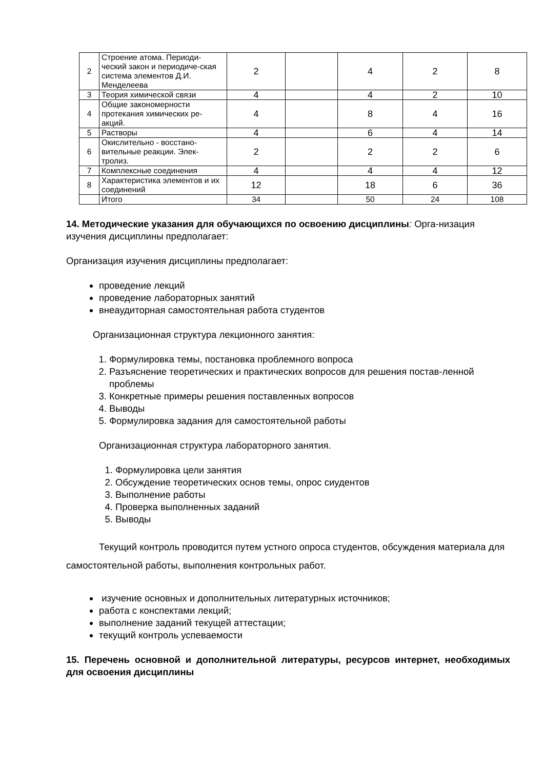| 2 | Строение атома. Периоди-ческий закон и периодиче-ская система элементов Д.И. Менделеева | 2 | | 4 | 2 | 8 |
| 3 | Теория химической связи | 4 | | 4 | 2 | 10 |
| 4 | Общие закономерности протекания химических ре-акций. | 4 | | 8 | 4 | 16 |
| 5 | Растворы | 4 | | 6 | 4 | 14 |
| 6 | Окислительно - восстано-вительные реакции. Элек-тролиз. | 2 | | 2 | 2 | 6 |
| 7 | Комплексные соединения | 4 | | 4 | 4 | 12 |
| 8 | Характеристика элементов и их соединений | 12 | | 18 | 6 | 36 |
| | Итого | 34 | | 50 | 24 | 108 |
14. Методические указания для обучающихся по освоению дисциплины: Орга-низация изучения дисциплины предполагает:
Организация изучения дисциплины предполагает:
проведение лекций
проведение лабораторных занятий
внеаудиторная самостоятельная работа студентов
Организационная структура лекционного занятия:
1. Формулировка темы, постановка проблемного вопроса
2. Разъяснение теоретических и практических вопросов для решения постав-ленной проблемы
3. Конкретные примеры решения поставленных вопросов
4. Выводы
5. Формулировка задания для самостоятельной работы
Организационная структура лабораторного занятия.
1. Формулировка цели занятия
2. Обсуждение теоретических основ темы, опрос сиудентов
3. Выполнение работы
4. Проверка выполненных заданий
5. Выводы
Текущий контроль проводится путем устного опроса студентов, обсуждения материала для самостоятельной работы, выполнения контрольных работ.
изучение основных и дополнительных литературных источников;
работа с конспектами лекций;
выполнение заданий текущей аттестации;
текущий контроль успеваемости
15. Перечень основной и дополнительной литературы, ресурсов интернет, необходимых для освоения дисциплины